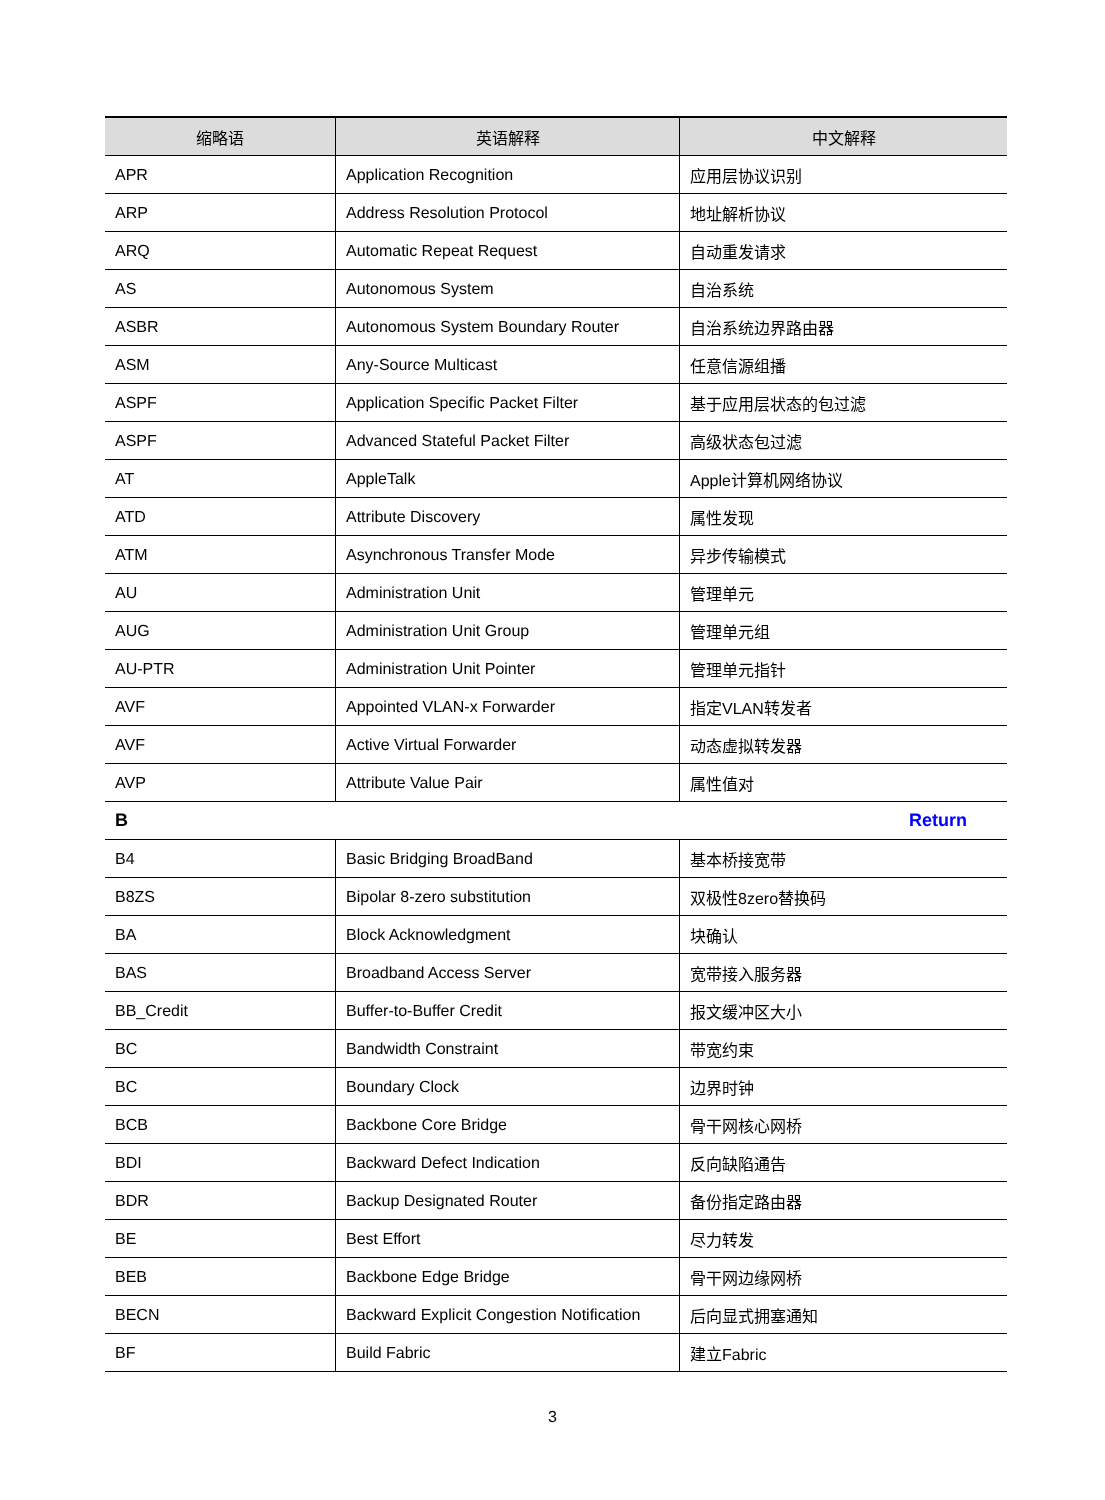| 缩略语 | 英语解释 | 中文解释 |
| --- | --- | --- |
| APR | Application Recognition | 应用层协议识别 |
| ARP | Address Resolution Protocol | 地址解析协议 |
| ARQ | Automatic Repeat Request | 自动重发请求 |
| AS | Autonomous System | 自治系统 |
| ASBR | Autonomous System Boundary Router | 自治系统边界路由器 |
| ASM | Any-Source Multicast | 任意信源组播 |
| ASPF | Application Specific Packet Filter | 基于应用层状态的包过滤 |
| ASPF | Advanced Stateful Packet Filter | 高级状态包过滤 |
| AT | AppleTalk | Apple计算机网络协议 |
| ATD | Attribute Discovery | 属性发现 |
| ATM | Asynchronous Transfer Mode | 异步传输模式 |
| AU | Administration Unit | 管理单元 |
| AUG | Administration Unit Group | 管理单元组 |
| AU-PTR | Administration Unit Pointer | 管理单元指针 |
| AVF | Appointed VLAN-x Forwarder | 指定VLAN转发者 |
| AVF | Active Virtual Forwarder | 动态虚拟转发器 |
| AVP | Attribute Value Pair | 属性值对 |
| B | | Return |
| B4 | Basic Bridging BroadBand | 基本桥接宽带 |
| B8ZS | Bipolar 8-zero substitution | 双极性8zero替换码 |
| BA | Block Acknowledgment | 块确认 |
| BAS | Broadband Access Server | 宽带接入服务器 |
| BB_Credit | Buffer-to-Buffer Credit | 报文缓冲区大小 |
| BC | Bandwidth Constraint | 带宽约束 |
| BC | Boundary Clock | 边界时钟 |
| BCB | Backbone Core Bridge | 骨干网核心网桥 |
| BDI | Backward Defect Indication | 反向缺陷通告 |
| BDR | Backup Designated Router | 备份指定路由器 |
| BE | Best Effort | 尽力转发 |
| BEB | Backbone Edge Bridge | 骨干网边缘网桥 |
| BECN | Backward Explicit Congestion Notification | 后向显式拥塞通知 |
| BF | Build Fabric | 建立Fabric |
3